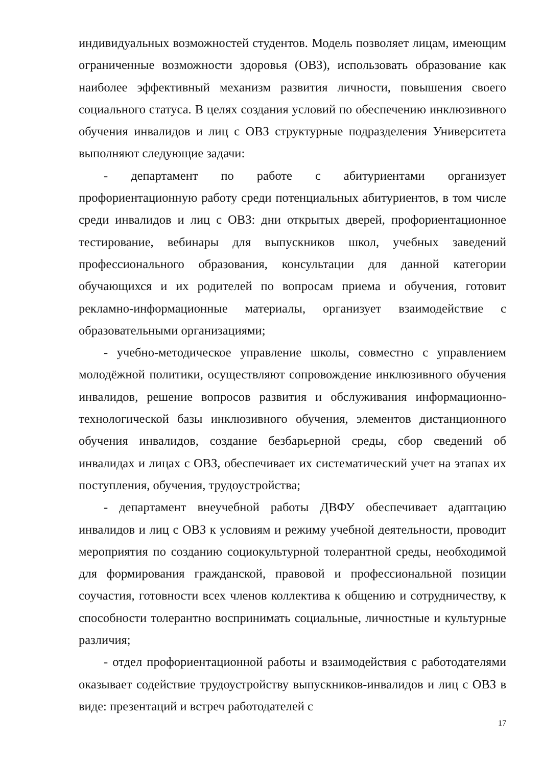индивидуальных возможностей студентов. Модель позволяет лицам, имеющим ограниченные возможности здоровья (ОВЗ), использовать образование как наиболее эффективный механизм развития личности, повышения своего социального статуса. В целях создания условий по обеспечению инклюзивного обучения инвалидов и лиц с ОВЗ структурные подразделения Университета выполняют следующие задачи:
- департамент по работе с абитуриентами организует профориентационную работу среди потенциальных абитуриентов, в том числе среди инвалидов и лиц с ОВЗ: дни открытых дверей, профориентационное тестирование, вебинары для выпускников школ, учебных заведений профессионального образования, консультации для данной категории обучающихся и их родителей по вопросам приема и обучения, готовит рекламно-информационные материалы, организует взаимодействие с образовательными организациями;
- учебно-методическое управление школы, совместно с управлением молодёжной политики, осуществляют сопровождение инклюзивного обучения инвалидов, решение вопросов развития и обслуживания информационно-технологической базы инклюзивного обучения, элементов дистанционного обучения инвалидов, создание безбарьерной среды, сбор сведений об инвалидах и лицах с ОВЗ, обеспечивает их систематический учет на этапах их поступления, обучения, трудоустройства;
- департамент внеучебной работы ДВФУ обеспечивает адаптацию инвалидов и лиц с ОВЗ к условиям и режиму учебной деятельности, проводит мероприятия по созданию социокультурной толерантной среды, необходимой для формирования гражданской, правовой и профессиональной позиции соучастия, готовности всех членов коллектива к общению и сотрудничеству, к способности толерантно воспринимать социальные, личностные и культурные различия;
- отдел профориентационной работы и взаимодействия с работодателями оказывает содействие трудоустройству выпускников-инвалидов и лиц с ОВЗ в виде: презентаций и встреч работодателей с
17